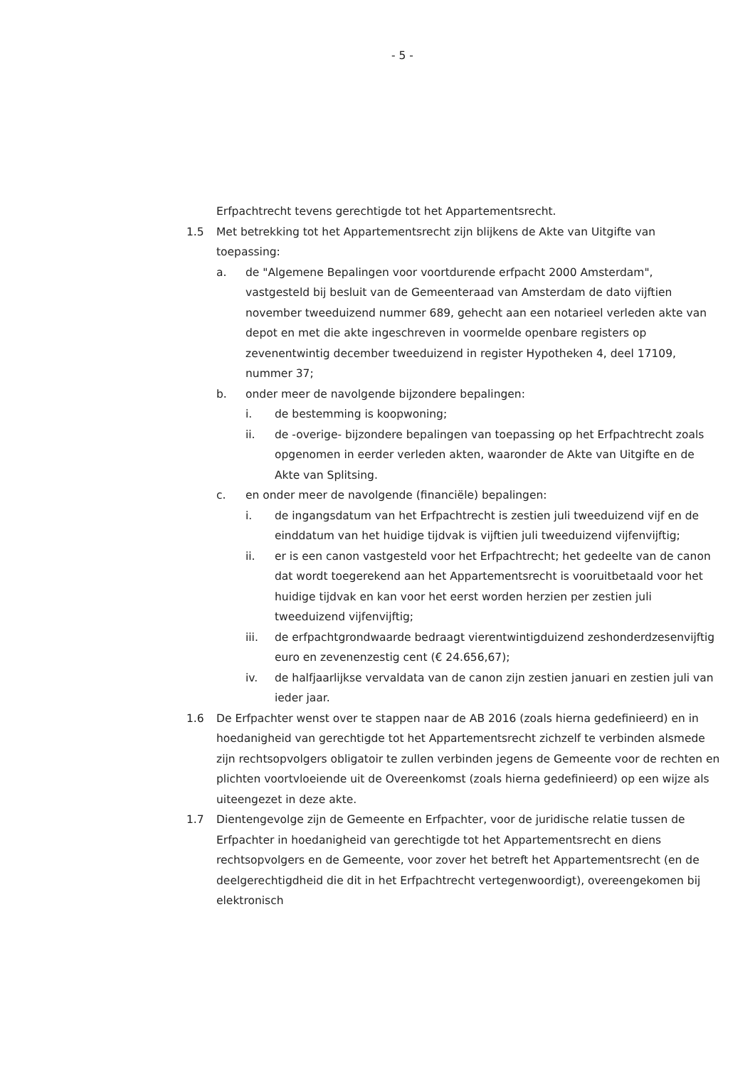- 5 -
Erfpachtrecht tevens gerechtigde tot het Appartementsrecht.
1.5 Met betrekking tot het Appartementsrecht zijn blijkens de Akte van Uitgifte van toepassing:
a. de "Algemene Bepalingen voor voortdurende erfpacht 2000 Amsterdam", vastgesteld bij besluit van de Gemeenteraad van Amsterdam de dato vijftien november tweeduizend nummer 689, gehecht aan een notarieel verleden akte van depot en met die akte ingeschreven in voormelde openbare registers op zevenentwintig december tweeduizend in register Hypotheken 4, deel 17109, nummer 37;
b. onder meer de navolgende bijzondere bepalingen:
i. de bestemming is koopwoning;
ii. de -overige- bijzondere bepalingen van toepassing op het Erfpachtrecht zoals opgenomen in eerder verleden akten, waaronder de Akte van Uitgifte en de Akte van Splitsing.
c. en onder meer de navolgende (financiële) bepalingen:
i. de ingangsdatum van het Erfpachtrecht is zestien juli tweeduizend vijf en de einddatum van het huidige tijdvak is vijftien juli tweeduizend vijfenvijftig;
ii. er is een canon vastgesteld voor het Erfpachtrecht; het gedeelte van de canon dat wordt toegerekend aan het Appartementsrecht is vooruitbetaald voor het huidige tijdvak en kan voor het eerst worden herzien per zestien juli tweeduizend vijfenvijftig;
iii. de erfpachtgrondwaarde bedraagt vierentwintigduizend zeshonderdzesenvijftig euro en zevenenzestig cent (€ 24.656,67);
iv. de halfjaarlijkse vervaldata van de canon zijn zestien januari en zestien juli van ieder jaar.
1.6 De Erfpachter wenst over te stappen naar de AB 2016 (zoals hierna gedefinieerd) en in hoedanigheid van gerechtigde tot het Appartementsrecht zichzelf te verbinden alsmede zijn rechtsopvolgers obligatoir te zullen verbinden jegens de Gemeente voor de rechten en plichten voortvloeiende uit de Overeenkomst (zoals hierna gedefinieerd) op een wijze als uiteengezet in deze akte.
1.7 Dientengevolge zijn de Gemeente en Erfpachter, voor de juridische relatie tussen de Erfpachter in hoedanigheid van gerechtigde tot het Appartementsrecht en diens rechtsopvolgers en de Gemeente, voor zover het betreft het Appartementsrecht (en de deelgerechtigdheid die dit in het Erfpachtrecht vertegenwoordigt), overeengekomen bij elektronisch